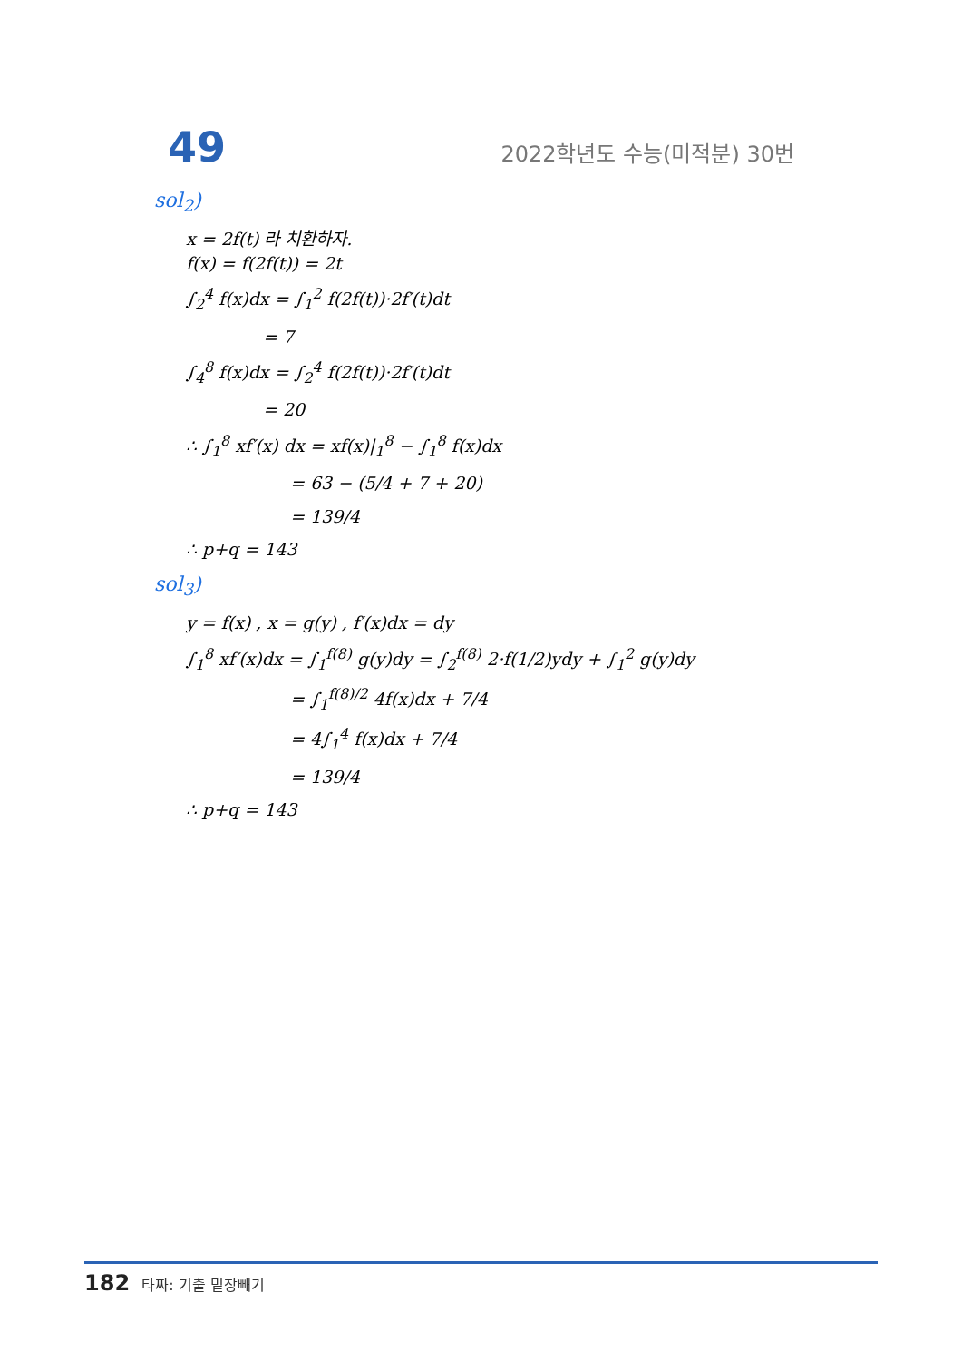49 2022학년도 수능(미적분) 30번
sol<sub>2</sub>)
x = 2f(t) 라 치환하자.
f(x) = f(2f(t)) = 2t
∫<sub>2</sub><sup>4</sup> f(x)dx = ∫<sub>1</sub><sup>2</sup> f(2f(t))·2f′(t)dt
= 7
∫<sub>4</sub><sup>8</sup> f(x)dx = ∫<sub>2</sub><sup>4</sup> f(2f(t))·2f′(t)dt
= 20
∴ ∫<sub>1</sub><sup>8</sup> xf′(x) dx = xf(x)|<sub>1</sub><sup>8</sup> − ∫<sub>1</sub><sup>8</sup> f(x)dx
= 63 − (5/4 + 7 + 20)
= 139/4
∴ p+q = 143
sol<sub>3</sub>)
y = f(x) , x = g(y) , f′(x)dx = dy
∫<sub>1</sub><sup>8</sup> xf′(x)dx = ∫<sub>1</sub><sup>f(8)</sup> g(y)dy = ∫<sub>2</sub><sup>f(8)</sup> 2·f(1/2)ydy + ∫<sub>1</sub><sup>2</sup> g(y)dy
= ∫<sub>1</sub><sup>f(8)/2</sup> 4f(x)dx + 7/4
= 4∫<sub>1</sub><sup>4</sup> f(x)dx + 7/4
= 139/4
∴ p+q = 143
182 타짜: 기출 밑장빼기